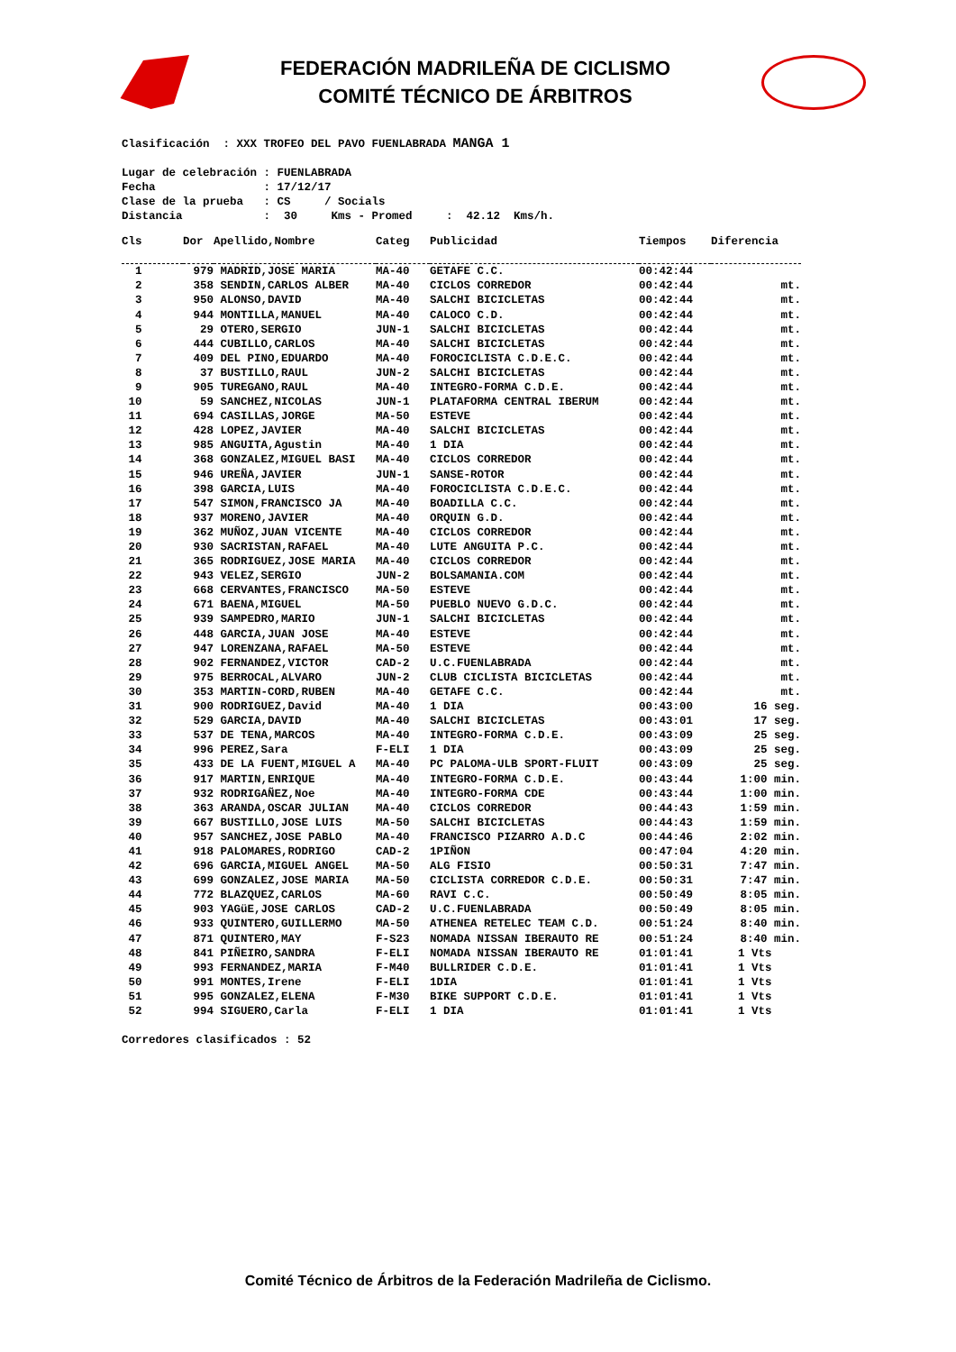FEDERACIÓN MADRILEÑA DE CICLISMO
COMITÉ TÉCNICO DE ÁRBITROS
Clasificación : XXX TROFEO DEL PAVO FUENLABRADA MANGA 1 Lugar de celebración : FUENLABRADA Fecha : 17/12/17 Clase de la prueba : CS / Socials Distancia : 30 Kms - Promed : 42.12 Kms/h.
| Cls | Dor | Apellido,Nombre | Categ | Publicidad | Tiempos | Diferencia |
| --- | --- | --- | --- | --- | --- | --- |
| 1 | 979 | MADRID,JOSE MARIA | MA-40 | GETAFE C.C. | 00:42:44 | |
| 2 | 358 | SENDIN,CARLOS ALBER | MA-40 | CICLOS CORREDOR | 00:42:44 | mt. |
| 3 | 950 | ALONSO,DAVID | MA-40 | SALCHI BICICLETAS | 00:42:44 | mt. |
| 4 | 944 | MONTILLA,MANUEL | MA-40 | CALOCO C.D. | 00:42:44 | mt. |
| 5 | 29 | OTERO,SERGIO | JUN-1 | SALCHI BICICLETAS | 00:42:44 | mt. |
| 6 | 444 | CUBILLO,CARLOS | MA-40 | SALCHI BICICLETAS | 00:42:44 | mt. |
| 7 | 409 | DEL PINO,EDUARDO | MA-40 | FOROCICLISTA C.D.E.C. | 00:42:44 | mt. |
| 8 | 37 | BUSTILLO,RAUL | JUN-2 | SALCHI BICICLETAS | 00:42:44 | mt. |
| 9 | 905 | TUREGANO,RAUL | MA-40 | INTEGRO-FORMA C.D.E. | 00:42:44 | mt. |
| 10 | 59 | SANCHEZ,NICOLAS | JUN-1 | PLATAFORMA CENTRAL IBERUM | 00:42:44 | mt. |
| 11 | 694 | CASILLAS,JORGE | MA-50 | ESTEVE | 00:42:44 | mt. |
| 12 | 428 | LOPEZ,JAVIER | MA-40 | SALCHI BICICLETAS | 00:42:44 | mt. |
| 13 | 985 | ANGUITA,Agustin | MA-40 | 1 DIA | 00:42:44 | mt. |
| 14 | 368 | GONZALEZ,MIGUEL BASI | MA-40 | CICLOS CORREDOR | 00:42:44 | mt. |
| 15 | 946 | UREÑA,JAVIER | JUN-1 | SANSE-ROTOR | 00:42:44 | mt. |
| 16 | 398 | GARCIA,LUIS | MA-40 | FOROCICLISTA C.D.E.C. | 00:42:44 | mt. |
| 17 | 547 | SIMON,FRANCISCO JA | MA-40 | BOADILLA C.C. | 00:42:44 | mt. |
| 18 | 937 | MORENO,JAVIER | MA-40 | ORQUIN G.D. | 00:42:44 | mt. |
| 19 | 362 | MUÑOZ,JUAN VICENTE | MA-40 | CICLOS CORREDOR | 00:42:44 | mt. |
| 20 | 930 | SACRISTAN,RAFAEL | MA-40 | LUTE ANGUITA P.C. | 00:42:44 | mt. |
| 21 | 365 | RODRIGUEZ,JOSE MARIA | MA-40 | CICLOS CORREDOR | 00:42:44 | mt. |
| 22 | 943 | VELEZ,SERGIO | JUN-2 | BOLSAMANIA.COM | 00:42:44 | mt. |
| 23 | 668 | CERVANTES,FRANCISCO | MA-50 | ESTEVE | 00:42:44 | mt. |
| 24 | 671 | BAENA,MIGUEL | MA-50 | PUEBLO NUEVO G.D.C. | 00:42:44 | mt. |
| 25 | 939 | SAMPEDRO,MARIO | JUN-1 | SALCHI BICICLETAS | 00:42:44 | mt. |
| 26 | 448 | GARCIA,JUAN JOSE | MA-40 | ESTEVE | 00:42:44 | mt. |
| 27 | 947 | LORENZANA,RAFAEL | MA-50 | ESTEVE | 00:42:44 | mt. |
| 28 | 902 | FERNANDEZ,VICTOR | CAD-2 | U.C.FUENLABRADA | 00:42:44 | mt. |
| 29 | 975 | BERROCAL,ALVARO | JUN-2 | CLUB CICLISTA BICICLETAS | 00:42:44 | mt. |
| 30 | 353 | MARTIN-CORD,RUBEN | MA-40 | GETAFE C.C. | 00:42:44 | mt. |
| 31 | 900 | RODRIGUEZ,David | MA-40 | 1 DIA | 00:43:00 | 16 seg. |
| 32 | 529 | GARCIA,DAVID | MA-40 | SALCHI BICICLETAS | 00:43:01 | 17 seg. |
| 33 | 537 | DE TENA,MARCOS | MA-40 | INTEGRO-FORMA C.D.E. | 00:43:09 | 25 seg. |
| 34 | 996 | PEREZ,Sara | F-ELI | 1 DIA | 00:43:09 | 25 seg. |
| 35 | 433 | DE LA FUENT,MIGUEL A | MA-40 | PC PALOMA-ULB SPORT-FLUIT | 00:43:09 | 25 seg. |
| 36 | 917 | MARTIN,ENRIQUE | MA-40 | INTEGRO-FORMA C.D.E. | 00:43:44 | 1:00 min. |
| 37 | 932 | RODRIGAÑEZ,Noe | MA-40 | INTEGRO-FORMA CDE | 00:43:44 | 1:00 min. |
| 38 | 363 | ARANDA,OSCAR JULIAN | MA-40 | CICLOS CORREDOR | 00:44:43 | 1:59 min. |
| 39 | 667 | BUSTILLO,JOSE LUIS | MA-50 | SALCHI BICICLETAS | 00:44:43 | 1:59 min. |
| 40 | 957 | SANCHEZ,JOSE PABLO | MA-40 | FRANCISCO PIZARRO A.D.C | 00:44:46 | 2:02 min. |
| 41 | 918 | PALOMARES,RODRIGO | CAD-2 | 1PIÑON | 00:47:04 | 4:20 min. |
| 42 | 696 | GARCIA,MIGUEL ANGEL | MA-50 | ALG FISIO | 00:50:31 | 7:47 min. |
| 43 | 699 | GONZALEZ,JOSE MARIA | MA-50 | CICLISTA CORREDOR C.D.E. | 00:50:31 | 7:47 min. |
| 44 | 772 | BLAZQUEZ,CARLOS | MA-60 | RAVI C.C. | 00:50:49 | 8:05 min. |
| 45 | 903 | YAGüE,JOSE CARLOS | CAD-2 | U.C.FUENLABRADA | 00:50:49 | 8:05 min. |
| 46 | 933 | QUINTERO,GUILLERMO | MA-50 | ATHENEA RETELEC TEAM C.D. | 00:51:24 | 8:40 min. |
| 47 | 871 | QUINTERO,MAY | F-S23 | NOMADA NISSAN IBERAUTO RE | 00:51:24 | 8:40 min. |
| 48 | 841 | PIÑEIRO,SANDRA | F-ELI | NOMADA NISSAN IBERAUTO RE | 01:01:41 | 1 Vts |
| 49 | 993 | FERNANDEZ,MARIA | F-M40 | BULLRIDER C.D.E. | 01:01:41 | 1 Vts |
| 50 | 991 | MONTES,Irene | F-ELI | 1DIA | 01:01:41 | 1 Vts |
| 51 | 995 | GONZALEZ,ELENA | F-M30 | BIKE SUPPORT C.D.E. | 01:01:41 | 1 Vts |
| 52 | 994 | SIGUERO,Carla | F-ELI | 1 DIA | 01:01:41 | 1 Vts |
Corredores clasificados : 52
Comité Técnico de Árbitros de la Federación Madrileña de Ciclismo.